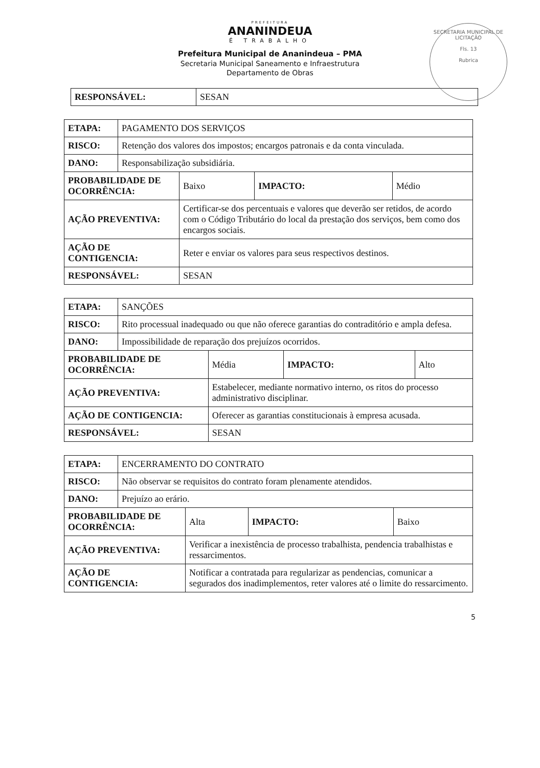SECRETARIA MUNICIPAL DE LICITAÇÃO
Fls. 13
Rubrica
PREFEITURA
ANANINDEUA
É TRABALHO
Prefeitura Municipal de Ananindeua – PMA
Secretaria Municipal Saneamento e Infraestrutura
Departamento de Obras
| RESPONSÁVEL: | SESAN |
| ETAPA: | PAGAMENTO DOS SERVIÇOS | | | |
| RISCO: | Retenção dos valores dos impostos; encargos patronais e da conta vinculada. | | | |
| DANO: | Responsabilização subsidiária. | | | |
| PROBABILIDADE DE OCORRÊNCIA: | | Baixo | IMPACTO: | Médio |
| AÇÃO PREVENTIVA: | | Certificar-se dos percentuais e valores que deverão ser retidos, de acordo com o Código Tributário do local da prestação dos serviços, bem como dos encargos sociais. | | |
| AÇÃO DE CONTIGENCIA: | | Reter e enviar os valores para seus respectivos destinos. | | |
| RESPONSÁVEL: | | SESAN | | |
| ETAPA: | SANÇÕES | | | |
| RISCO: | Rito processual inadequado ou que não oferece garantias do contraditório e ampla defesa. | | | |
| DANO: | Impossibilidade de reparação dos prejuízos ocorridos. | | | |
| PROBABILIDADE DE OCORRÊNCIA: | | Média | IMPACTO: | Alto |
| AÇÃO PREVENTIVA: | | Estabelecer, mediante normativo interno, os ritos do processo administrativo disciplinar. | | |
| AÇÃO DE CONTIGENCIA: | | Oferecer as garantias constitucionais à empresa acusada. | | |
| RESPONSÁVEL: | | SESAN | | |
| ETAPA: | ENCERRAMENTO DO CONTRATO | | | |
| RISCO: | Não observar se requisitos do contrato foram plenamente atendidos. | | | |
| DANO: | Prejuízo ao erário. | | | |
| PROBABILIDADE DE OCORRÊNCIA: | | Alta | IMPACTO: | Baixo |
| AÇÃO PREVENTIVA: | | Verificar a inexistência de processo trabalhista, pendencia trabalhistas e ressarcimentos. | | |
| AÇÃO DE CONTIGENCIA: | | Notificar a contratada para regularizar as pendencias, comunicar a segurados dos inadimplementos, reter valores até o limite do ressarcimento. | | |
5